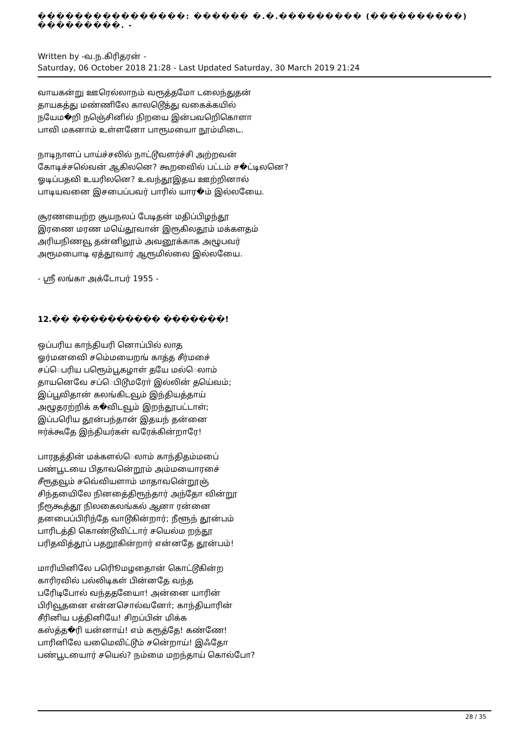����������������: ������ �.�.��������� (����������) ���������. -
Written by -வ.ந.கிரிதரன் -
Saturday, 06 October 2018 21:28 - Last Updated Saturday, 30 March 2019 21:24
வாயகன்று ஊரெல்லாநம் வரூத்தமோ டலைந்துதன்
தாயகத்து மண்ணிலே காலடெூத்து வகைக்கயில்
நயேம�றி நஞெ்சினில் நிறயை இன்பவறிெகொளா
பாவி மகனாம் உள்ளனோ பாரூமயைா நூம்மிடை.
நாடிநாளப் பாய்ச்சலில் நாட்டூவளர்ச்சி அற்றவன்
கோடிச்சலெ்வன் ஆகிலனெ? கூறவைில் பட்டம் ச�ட்டிலனெ?
ஓடிப்பதவி உயரிலனெ? உவந்தூஇதய ஊற்றினால்
பாடியவனை இசபைப்பவர் பாரில் யார�ம் இல்லயைே.
சூரணயைற்ற சூயநலப் பேடிதன் மதிப்பிழந்தூ
இரணை மரண மயெ்தூவான் இரூகிலதூம் மக்களதம்
அரியநிணவூ தன்னிலூம் அவனூக்காக அழூபவர்
அரூமபைாடி ஏத்தூவார் ஆரூமில்லை இல்லயைே.
- ஸ்ரீ லங்கா அக்டோபர் 1955 -
12.�� ���������� �������!
ஒப்பரிய காந்தியரி னொப்பில் லாத
ஓர்மனவைி சமெ்மயைறங் காத்த சீர்மசை்
சப்ெபரிய பரூெம்பூகழாள் தயே மல்ெலாம்
தாயனெவே சப்ெபிடூமரோ் இல்லின் தயெ்வம்;
இப்பூவிதான் கலங்கிடவூம் இந்தியத்தாய்
அழூதரற்றிக் க�விடவூம் இறந்தூபட்டாள்;
இப்பரிெய தூன்பந்தான் இதயந் தன்னை
ஈர்க்கூதே இந்தியர்கள் வரேக்கின்றாரே!
பாரதத்தின் மக்களல்ெலாம் காந்திதம்மபை்
பண்பூடயை பிதாவனெ்றூம் அம்மயைாரசை்
சீரூதவூம் சவெ்வியளாம் மாதாவனெ்றூஞ்
சிந்தயைிலே நினதை்திரூந்தார் அந்தோ வின்றூ
நீரூகூத்தூ நிலகைலங்கல் ஆனா ரன்னை
தனபைப்பிரிந்தே வாடூகின்றார்; நீளூந் தூன்பம்
பாரிடத்தி கொண்டூவிட்டார் சயெல்ம றந்தூ
பரிதவித்தூப் பதறூகின்றார் என்னதே தூன்பம்!
மாரியினிலே பரிெூமழதைான் கொட்டூகின்ற
காரிரவில் பல்லிடிகள் பின்னதே வந்த
பரேிடிபோல் வந்ததயைோ! அன்னை யாரின்
பிரிவூதனை என்னசொல்வனோ்; காந்தியாரின்
சீரினிய பத்தினியே! சிறப்பின் மிக்க
கஸ்த்த�ரி யன்னாய்! எம் கரூத்தே! கண்ணே!
பாரினிலே யமெைவிட்டூம் சனெ்றாய்! இஃதோ
பண்பூடயைார் சயெல்? நம்மை மறந்தாய் கொல்போ?
28 / 35